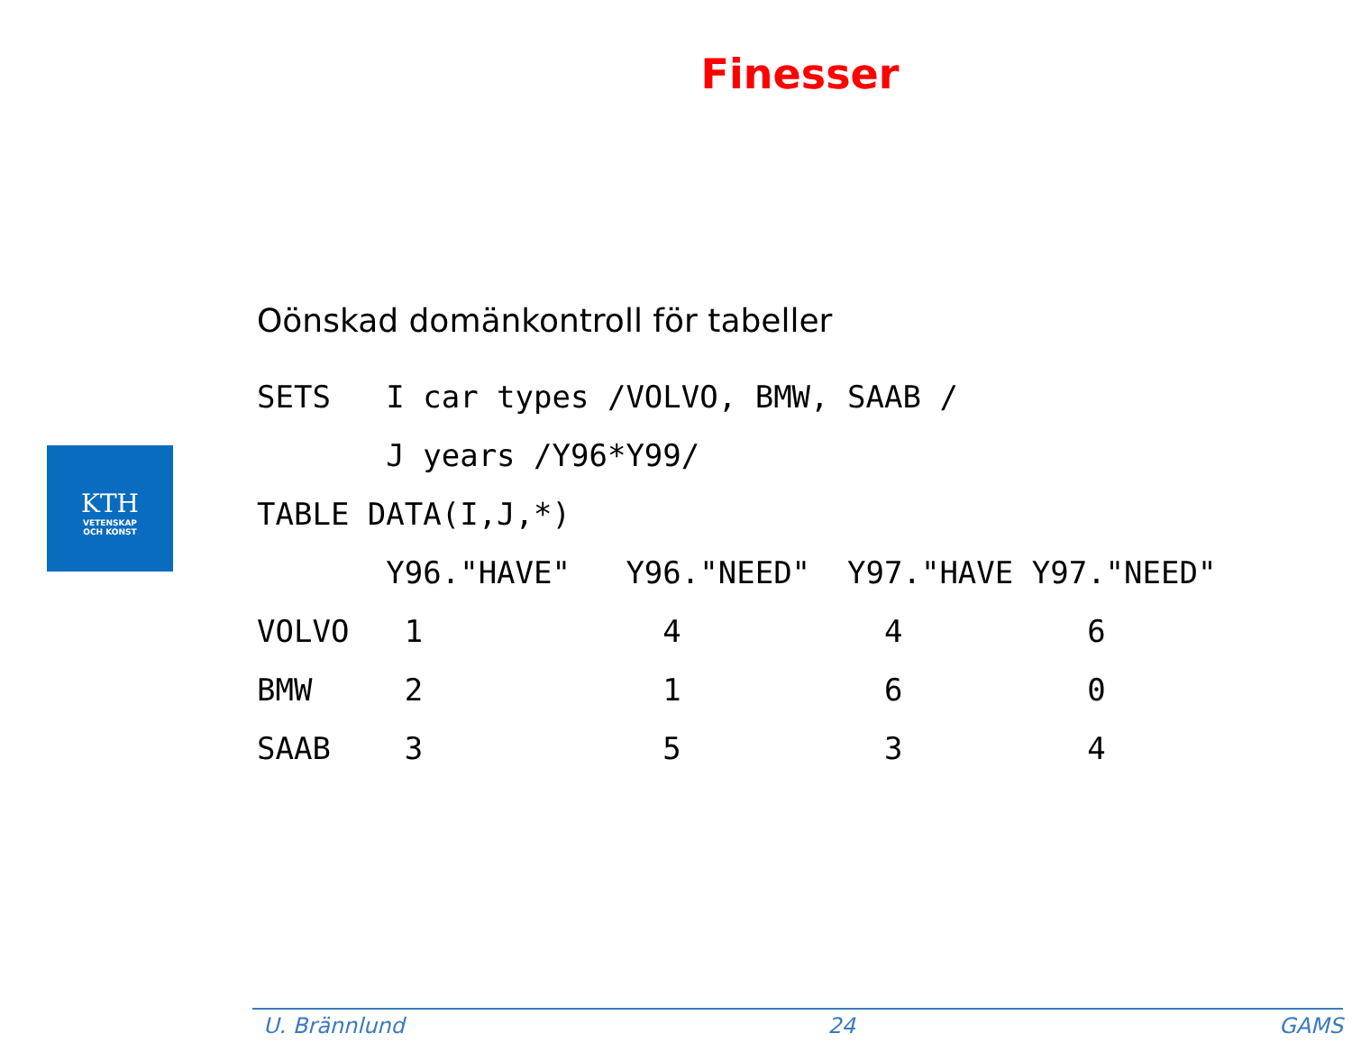Finesser
KTH
VETENSKAP
OCH KONST
Oönskad domänkontroll för tabeller
SETS   I car types /VOLVO, BMW, SAAB /
       J years /Y96*Y99/
TABLE DATA(I,J,*)
       Y96."HAVE"   Y96."NEED"  Y97."HAVE Y97."NEED"
VOLVO   1             4           4          6
BMW     2             1           6          0
SAAB    3             5           3          4
U. Brännlund 24 GAMS